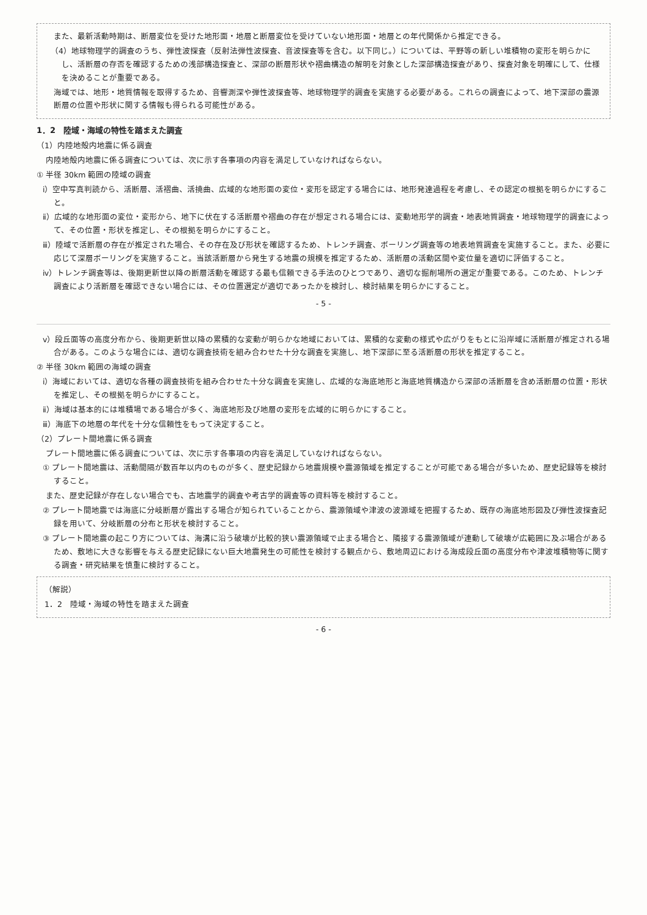また、最新活動時期は、断層変位を受けた地形面・地層と断層変位を受けていない地形面・地層との年代関係から推定できる。
（4）地球物理学的調査のうち、弾性波探査（反射法弾性波探査、音波探査等を含む。以下同じ。）については、平野等の新しい堆積物の変形を明らかにし、活断層の存否を確認するための浅部構造探査と、深部の断層形状や褶曲構造の解明を対象とした深部構造探査があり、探査対象を明確にして、仕様を決めることが重要である。
海域では、地形・地質情報を取得するため、音響測深や弾性波探査等、地球物理学的調査を実施する必要がある。これらの調査によって、地下深部の震源断層の位置や形状に関する情報も得られる可能性がある。
1．2　陸域・海域の特性を踏まえた調査
（1）内陸地殻内地震に係る調査
内陸地殻内地震に係る調査については、次に示す各事項の内容を満足していなければならない。
① 半径 30km 範囲の陸域の調査
ⅰ）空中写真判読から、活断層、活褶曲、活撓曲、広域的な地形面の変位・変形を認定する場合には、地形発達過程を考慮し、その認定の根拠を明らかにすること。
ⅱ）広域的な地形面の変位・変形から、地下に伏在する活断層や褶曲の存在が想定される場合には、変動地形学的調査・地表地質調査・地球物理学的調査によって、その位置・形状を推定し、その根拠を明らかにすること。
ⅲ）陸域で活断層の存在が推定された場合、その存在及び形状を確認するため、トレンチ調査、ボーリング調査等の地表地質調査を実施すること。また、必要に応じて深層ボーリングを実施すること。当該活断層から発生する地震の規模を推定するため、活断層の活動区間や変位量を適切に評価すること。
ⅳ）トレンチ調査等は、後期更新世以降の断層活動を確認する最も信頼できる手法のひとつであり、適切な掘削場所の選定が重要である。このため、トレンチ調査により活断層を確認できない場合には、その位置選定が適切であったかを検討し、検討結果を明らかにすること。
- 5 -
ⅴ）段丘面等の高度分布から、後期更新世以降の累積的な変動が明らかな地域においては、累積的な変動の様式や広がりをもとに沿岸域に活断層が推定される場合がある。このような場合には、適切な調査技術を組み合わせた十分な調査を実施し、地下深部に至る活断層の形状を推定すること。
② 半径 30km 範囲の海域の調査
ⅰ）海域においては、適切な各種の調査技術を組み合わせた十分な調査を実施し、広域的な海底地形と海底地質構造から深部の活断層を含め活断層の位置・形状を推定し、その根拠を明らかにすること。
ⅱ）海域は基本的には堆積場である場合が多く、海底地形及び地層の変形を広域的に明らかにすること。
ⅲ）海底下の地層の年代を十分な信頼性をもって決定すること。
（2）プレート間地震に係る調査
プレート間地震に係る調査については、次に示す各事項の内容を満足していなければならない。
① プレート間地震は、活動間隔が数百年以内のものが多く、歴史記録から地震規模や震源領域を推定することが可能である場合が多いため、歴史記録等を検討すること。
また、歴史記録が存在しない場合でも、古地震学的調査や考古学的調査等の資料等を検討すること。
② プレート間地震では海底に分岐断層が露出する場合が知られていることから、震源領域や津波の波源域を把握するため、既存の海底地形図及び弾性波探査記録を用いて、分岐断層の分布と形状を検討すること。
③ プレート間地震の起こり方については、海溝に沿う破壊が比較的狭い震源領域で止まる場合と、隣接する震源領域が連動して破壊が広範囲に及ぶ場合があるため、敷地に大きな影響を与える歴史記録にない巨大地震発生の可能性を検討する観点から、敷地周辺における海成段丘面の高度分布や津波堆積物等に関する調査・研究結果を慎重に検討すること。
（解説）
1．2　陸域・海域の特性を踏まえた調査
- 6 -